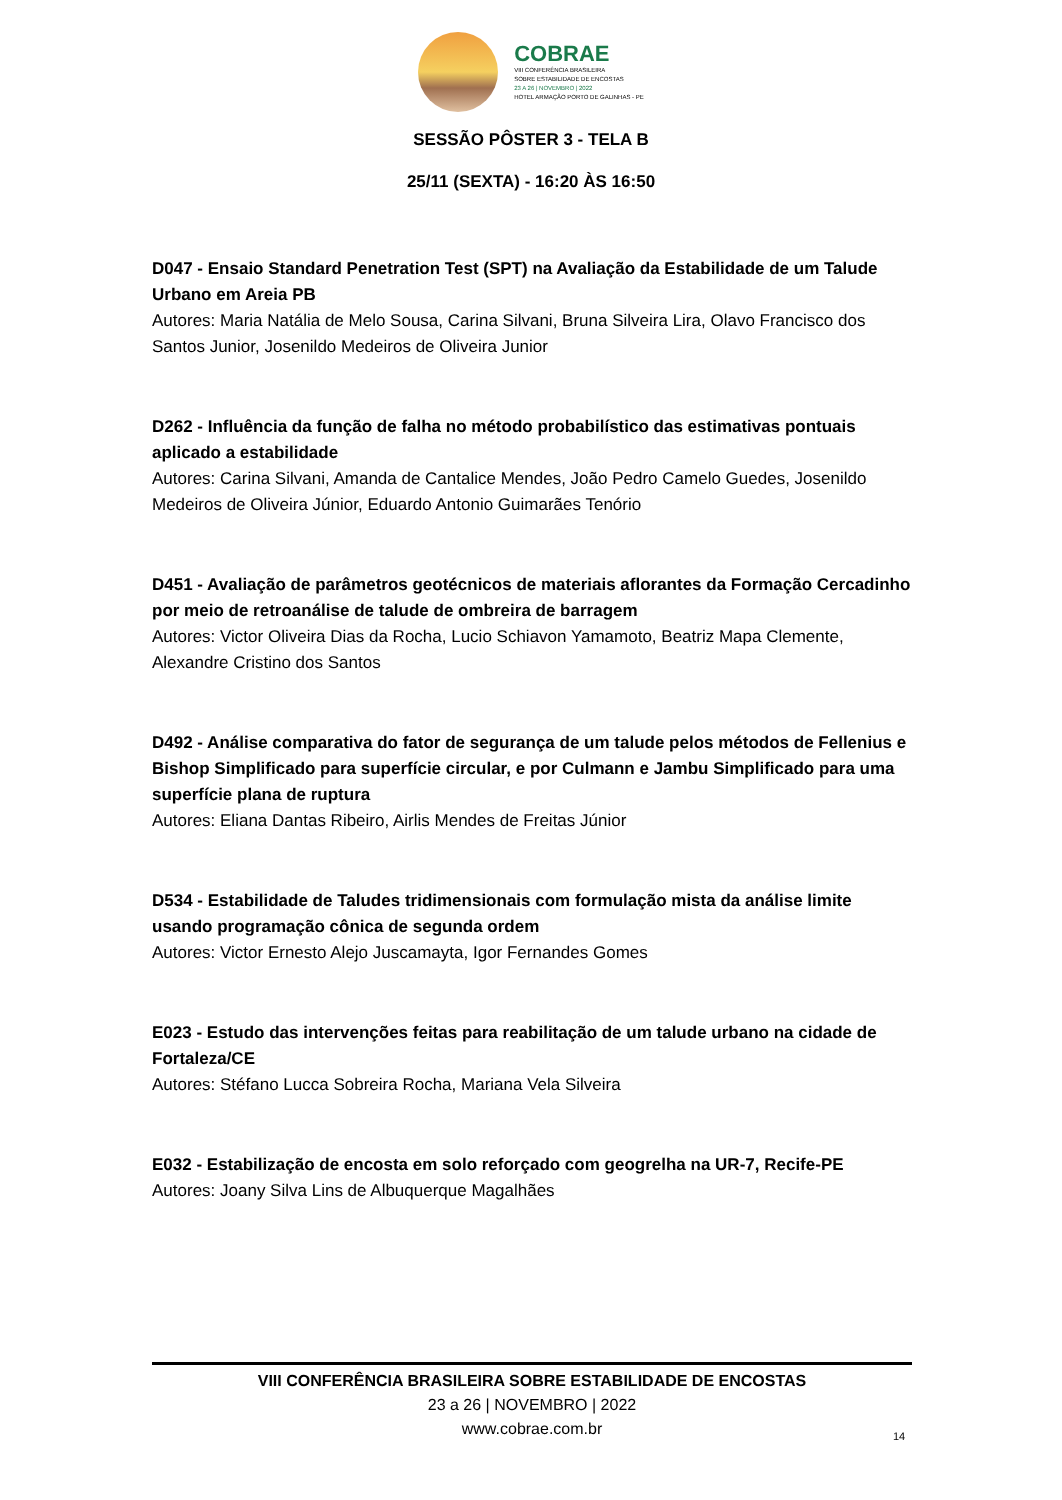COBRAE
VIII CONFERÊNCIA BRASILEIRA
SOBRE ESTABILIDADE DE ENCOSTAS
23 A 26 | NOVEMBRO | 2022
HOTEL ARMAÇÃO PORTO DE GALINHAS - PE
SESSÃO PÔSTER 3 - TELA B
25/11 (SEXTA) - 16:20 ÀS 16:50
D047 - Ensaio Standard Penetration Test (SPT) na Avaliação da Estabilidade de um Talude Urbano em Areia PB
Autores: Maria Natália de Melo Sousa, Carina Silvani, Bruna Silveira Lira, Olavo Francisco dos Santos Junior, Josenildo Medeiros de Oliveira Junior
D262 - Influência da função de falha no método probabilístico das estimativas pontuais aplicado a estabilidade
Autores: Carina Silvani, Amanda de Cantalice Mendes, João Pedro Camelo Guedes, Josenildo Medeiros de Oliveira Júnior, Eduardo Antonio Guimarães Tenório
D451 - Avaliação de parâmetros geotécnicos de materiais aflorantes da Formação Cercadinho por meio de retroanálise de talude de ombreira de barragem
Autores: Victor Oliveira Dias da Rocha, Lucio Schiavon Yamamoto, Beatriz Mapa Clemente, Alexandre Cristino dos Santos
D492 - Análise comparativa do fator de segurança de um talude pelos métodos de Fellenius e Bishop Simplificado para superfície circular, e por Culmann e Jambu Simplificado para uma superfície plana de ruptura
Autores: Eliana Dantas Ribeiro, Airlis Mendes de Freitas Júnior
D534 - Estabilidade de Taludes tridimensionais com formulação mista da análise limite usando programação cônica de segunda ordem
Autores: Victor Ernesto Alejo Juscamayta, Igor Fernandes Gomes
E023 - Estudo das intervenções feitas para reabilitação de um talude urbano na cidade de Fortaleza/CE
Autores: Stéfano Lucca Sobreira Rocha, Mariana Vela Silveira
E032 - Estabilização de encosta em solo reforçado com geogrelha na UR-7, Recife-PE
Autores: Joany Silva Lins de Albuquerque Magalhães
VIII CONFERÊNCIA BRASILEIRA SOBRE ESTABILIDADE DE ENCOSTAS
23 a 26 | NOVEMBRO | 2022
www.cobrae.com.br
14